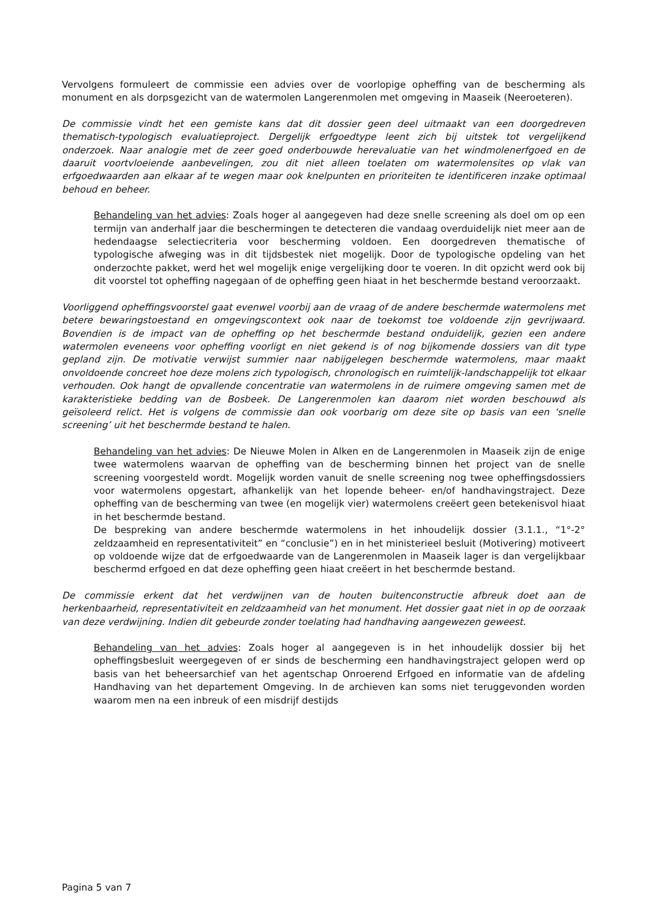Vervolgens formuleert de commissie een advies over de voorlopige opheffing van de bescherming als monument en als dorpsgezicht van de watermolen Langerenmolen met omgeving in Maaseik (Neeroeteren).
De commissie vindt het een gemiste kans dat dit dossier geen deel uitmaakt van een doorgedreven thematisch-typologisch evaluatieproject. Dergelijk erfgoedtype leent zich bij uitstek tot vergelijkend onderzoek. Naar analogie met de zeer goed onderbouwde herevaluatie van het windmolenerfgoed en de daaruit voortvloeiende aanbevelingen, zou dit niet alleen toelaten om watermolensites op vlak van erfgoedwaarden aan elkaar af te wegen maar ook knelpunten en prioriteiten te identificeren inzake optimaal behoud en beheer.
Behandeling van het advies: Zoals hoger al aangegeven had deze snelle screening als doel om op een termijn van anderhalf jaar die beschermingen te detecteren die vandaag overduidelijk niet meer aan de hedendaagse selectiecriteria voor bescherming voldoen. Een doorgedreven thematische of typologische afweging was in dit tijdsbestek niet mogelijk. Door de typologische opdeling van het onderzochte pakket, werd het wel mogelijk enige vergelijking door te voeren. In dit opzicht werd ook bij dit voorstel tot opheffing nagegaan of de opheffing geen hiaat in het beschermde bestand veroorzaakt.
Voorliggend opheffingsvoorstel gaat evenwel voorbij aan de vraag of de andere beschermde watermolens met betere bewaringstoestand en omgevingscontext ook naar de toekomst toe voldoende zijn gevrijwaard. Bovendien is de impact van de opheffing op het beschermde bestand onduidelijk, gezien een andere watermolen eveneens voor opheffing voorligt en niet gekend is of nog bijkomende dossiers van dit type gepland zijn. De motivatie verwijst summier naar nabijgelegen beschermde watermolens, maar maakt onvoldoende concreet hoe deze molens zich typologisch, chronologisch en ruimtelijk-landschappelijk tot elkaar verhouden. Ook hangt de opvallende concentratie van watermolens in de ruimere omgeving samen met de karakteristieke bedding van de Bosbeek. De Langerenmolen kan daarom niet worden beschouwd als geïsoleerd relict. Het is volgens de commissie dan ook voorbarig om deze site op basis van een ‘snelle screening’ uit het beschermde bestand te halen.
Behandeling van het advies: De Nieuwe Molen in Alken en de Langerenmolen in Maaseik zijn de enige twee watermolens waarvan de opheffing van de bescherming binnen het project van de snelle screening voorgesteld wordt. Mogelijk worden vanuit de snelle screening nog twee opheffingsdossiers voor watermolens opgestart, afhankelijk van het lopende beheer- en/of handhavingstraject. Deze opheffing van de bescherming van twee (en mogelijk vier) watermolens creëert geen betekenisvol hiaat in het beschermde bestand.
De bespreking van andere beschermde watermolens in het inhoudelijk dossier (3.1.1., “1°-2° zeldzaamheid en representativiteit” en “conclusie”) en in het ministerieel besluit (Motivering) motiveert op voldoende wijze dat de erfgoedwaarde van de Langerenmolen in Maaseik lager is dan vergelijkbaar beschermd erfgoed en dat deze opheffing geen hiaat creëert in het beschermde bestand.
De commissie erkent dat het verdwijnen van de houten buitenconstructie afbreuk doet aan de herkenbaarheid, representativiteit en zeldzaamheid van het monument. Het dossier gaat niet in op de oorzaak van deze verdwijning. Indien dit gebeurde zonder toelating had handhaving aangewezen geweest.
Behandeling van het advies: Zoals hoger al aangegeven is in het inhoudelijk dossier bij het opheffingsbesluit weergegeven of er sinds de bescherming een handhavingstraject gelopen werd op basis van het beheersarchief van het agentschap Onroerend Erfgoed en informatie van de afdeling Handhaving van het departement Omgeving. In de archieven kan soms niet teruggevonden worden waarom men na een inbreuk of een misdrijf destijds
Pagina 5 van 7